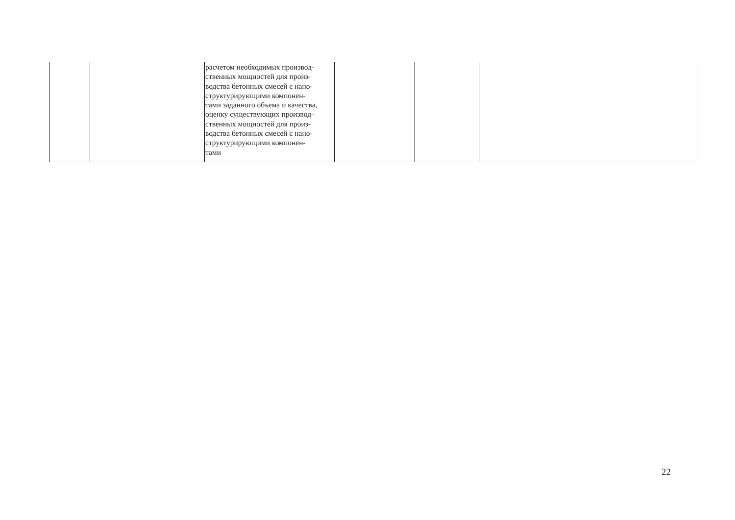| | | расчетом необходимых производ- ственных мощностей для произ- водства бетонных смесей с нано- структурирующими компонен- тами заданного объема и качества, оценку существующих производ- ственных мощностей для произ- водства бетонных смесей с нано- структурирующими компонен- тами | | | |
22